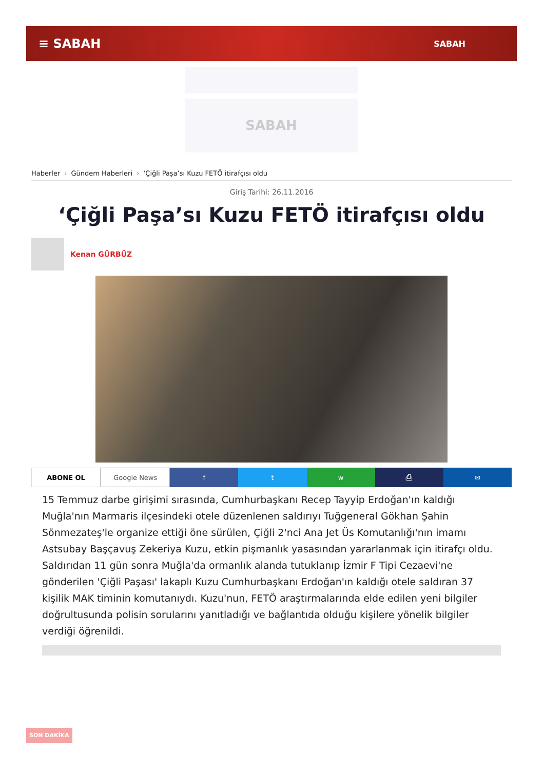≡ SABAH
SABAH
SABAH
Haberler › Gündem Haberleri › ‘Çiğli Paşa’sı Kuzu FETÖ itirafçısı oldu
Giriş Tarihi: 26.11.2016
‘Çiğli Paşa’sı Kuzu FETÖ itirafçısı oldu
Kenan GÜRBÜZ
ABONE OL Google News f t w ⎙ ✉
15 Temmuz darbe girişimi sırasında, Cumhurbaşkanı Recep Tayyip Erdoğan'ın kaldığı Muğla'nın Marmaris ilçesindeki otele düzenlenen saldırıyı Tuğgeneral Gökhan Şahin Sönmezateş'le organize ettiği öne sürülen, Çiğli 2'nci Ana Jet Üs Komutanlığı'nın imamı Astsubay Başçavuş Zekeriya Kuzu, etkin pişmanlık yasasından yararlanmak için itirafçı oldu. Saldırıdan 11 gün sonra Muğla'da ormanlık alanda tutuklanıp İzmir F Tipi Cezaevi'ne gönderilen 'Çiğli Paşası' lakaplı Kuzu Cumhurbaşkanı Erdoğan'ın kaldığı otele saldıran 37 kişilik MAK timinin komutanıydı. Kuzu'nun, FETÖ araştırmalarında elde edilen yeni bilgiler doğrultusunda polisin sorularını yanıtladığı ve bağlantıda olduğu kişilere yönelik bilgiler verdiği öğrenildi.
SON DAKİKA